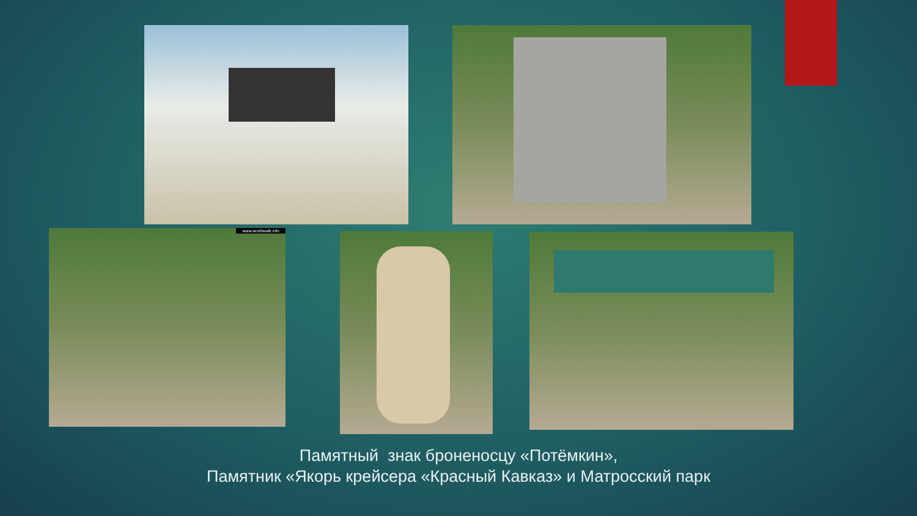www.worldwalk.info
Памятный знак броненосцу «Потёмкин»,
Памятник «Якорь крейсера «Красный Кавказ» и Матросский парк